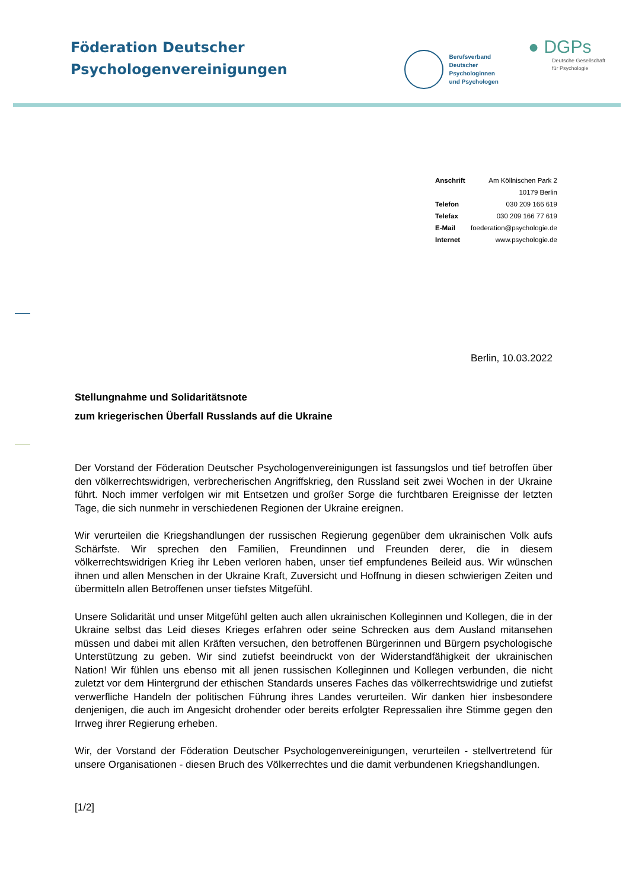Föderation Deutscher
Psychologenvereinigungen
Berufsverband
Deutscher
Psychologinnen
und Psychologen
● DGPs
Deutsche Gesellschaft
für Psychologie
| Anschrift | Am Köllnischen Park 2 |
| | 10179 Berlin |
| Telefon | 030 209 166 619 |
| Telefax | 030 209 166 77 619 |
| E-Mail | foederation@psychologie.de |
| Internet | www.psychologie.de |
Berlin, 10.03.2022
Stellungnahme und Solidaritätsnote
zum kriegerischen Überfall Russlands auf die Ukraine
Der Vorstand der Föderation Deutscher Psychologenvereinigungen ist fassungslos und tief betroffen über den völkerrechtswidrigen, verbrecherischen Angriffskrieg, den Russland seit zwei Wochen in der Ukraine führt. Noch immer verfolgen wir mit Entsetzen und großer Sorge die furchtbaren Ereignisse der letzten Tage, die sich nunmehr in verschiedenen Regionen der Ukraine ereignen.
Wir verurteilen die Kriegshandlungen der russischen Regierung gegenüber dem ukrainischen Volk aufs Schärfste. Wir sprechen den Familien, Freundinnen und Freunden derer, die in diesem völkerrechtswidrigen Krieg ihr Leben verloren haben, unser tief empfundenes Beileid aus. Wir wünschen ihnen und allen Menschen in der Ukraine Kraft, Zuversicht und Hoffnung in diesen schwierigen Zeiten und übermitteln allen Betroffenen unser tiefstes Mitgefühl.
Unsere Solidarität und unser Mitgefühl gelten auch allen ukrainischen Kolleginnen und Kollegen, die in der Ukraine selbst das Leid dieses Krieges erfahren oder seine Schrecken aus dem Ausland mitansehen müssen und dabei mit allen Kräften versuchen, den betroffenen Bürgerinnen und Bürgern psychologische Unterstützung zu geben. Wir sind zutiefst beeindruckt von der Widerstandfähigkeit der ukrainischen Nation! Wir fühlen uns ebenso mit all jenen russischen Kolleginnen und Kollegen verbunden, die nicht zuletzt vor dem Hintergrund der ethischen Standards unseres Faches das völkerrechtswidrige und zutiefst verwerfliche Handeln der politischen Führung ihres Landes verurteilen. Wir danken hier insbesondere denjenigen, die auch im Angesicht drohender oder bereits erfolgter Repressalien ihre Stimme gegen den Irrweg ihrer Regierung erheben.
Wir, der Vorstand der Föderation Deutscher Psychologenvereinigungen, verurteilen - stellvertretend für unsere Organisationen - diesen Bruch des Völkerrechtes und die damit verbundenen Kriegshandlungen.
[1/2]